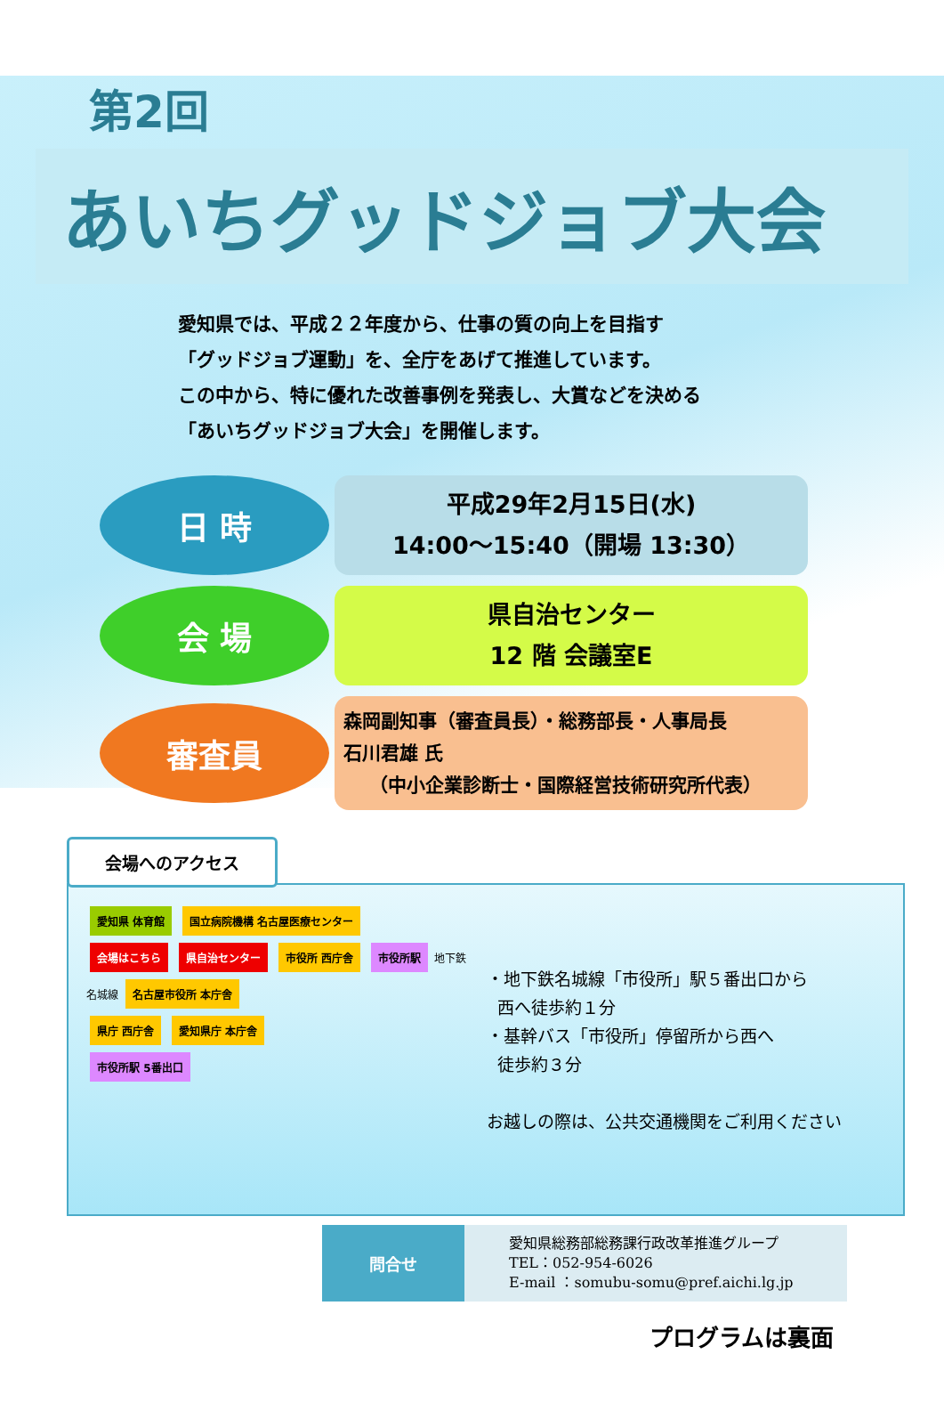第2回
あいちグッドジョブ大会
愛知県では、平成２２年度から、仕事の質の向上を目指す
「グッドジョブ運動」を、全庁をあげて推進しています。
この中から、特に優れた改善事例を発表し、大賞などを決める
「あいちグッドジョブ大会」を開催します。
日 時
平成29年2月15日(水)
14:00～15:40（開場 13:30）
会 場
県自治センター
12 階 会議室E
審査員
森岡副知事（審査員長）・総務部長・人事局長
石川君雄 氏
（中小企業診断士・国際経営技術研究所代表）
会場へのアクセス
愛知県 体育館 国立病院機構 名古屋医療センター
会場はこちら 県自治センター 市役所 西庁舎 市役所駅
地下鉄名城線
名古屋市役所 本庁舎
県庁 西庁舎 愛知県庁 本庁舎
市役所駅 5番出口
・地下鉄名城線「市役所」駅５番出口から
西へ徒歩約１分
・基幹バス「市役所」停留所から西へ
徒歩約３分
お越しの際は、公共交通機関をご利用ください
問合せ
愛知県総務部総務課行政改革推進グループ
TEL：052-954-6026
E-mail ：somubu-somu@pref.aichi.lg.jp
プログラムは裏面